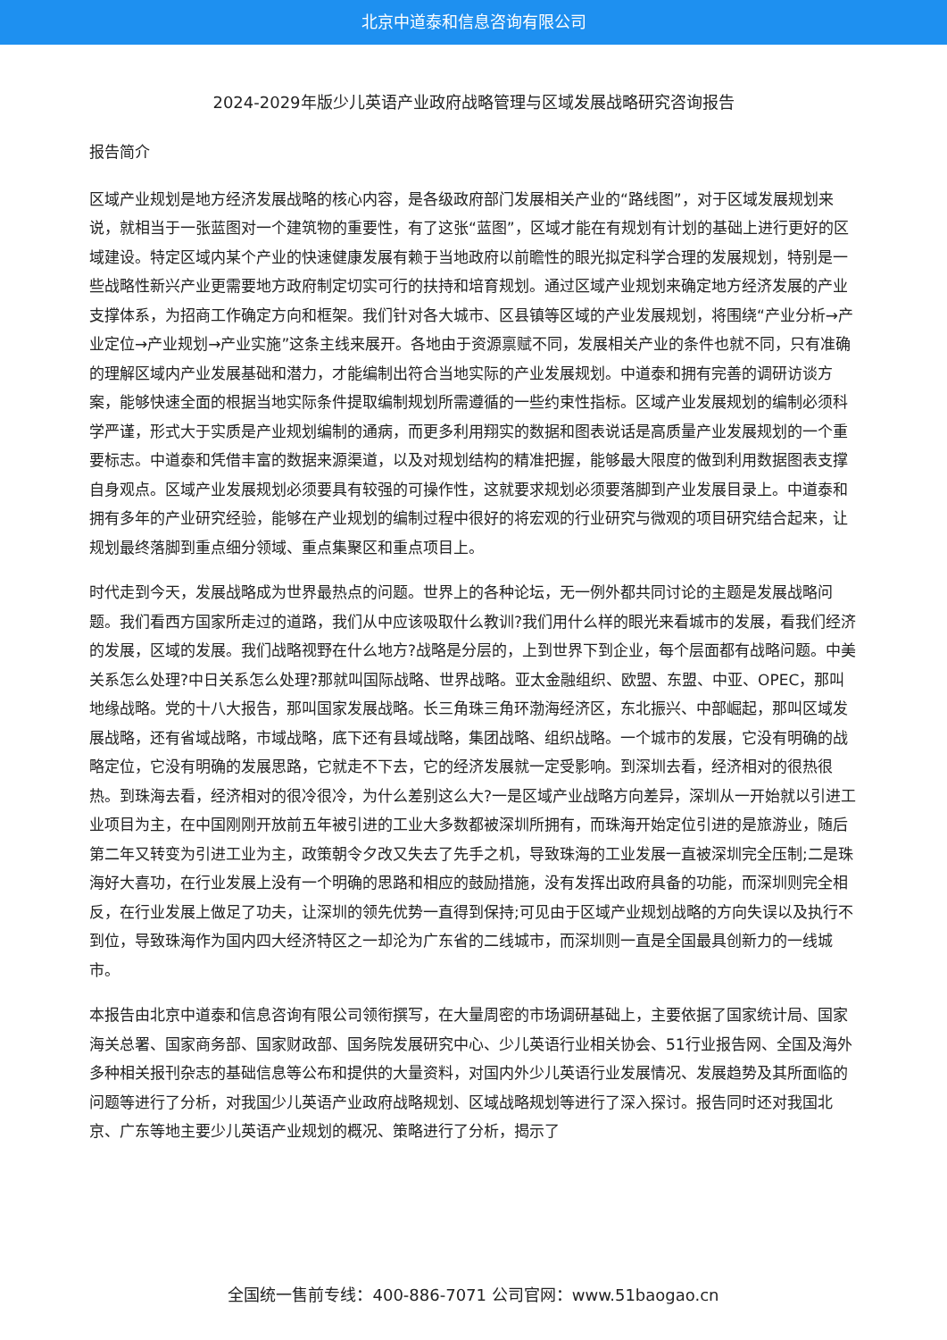北京中道泰和信息咨询有限公司
2024-2029年版少儿英语产业政府战略管理与区域发展战略研究咨询报告
报告简介
区域产业规划是地方经济发展战略的核心内容，是各级政府部门发展相关产业的“路线图”，对于区域发展规划来说，就相当于一张蓝图对一个建筑物的重要性，有了这张“蓝图”，区域才能在有规划有计划的基础上进行更好的区域建设。特定区域内某个产业的快速健康发展有赖于当地政府以前瞻性的眼光拟定科学合理的发展规划，特别是一些战略性新兴产业更需要地方政府制定切实可行的扶持和培育规划。通过区域产业规划来确定地方经济发展的产业支撑体系，为招商工作确定方向和框架。我们针对各大城市、区县镇等区域的产业发展规划，将围绕“产业分析→产业定位→产业规划→产业实施”这条主线来展开。各地由于资源禀赋不同，发展相关产业的条件也就不同，只有准确的理解区域内产业发展基础和潜力，才能编制出符合当地实际的产业发展规划。中道泰和拥有完善的调研访谈方案，能够快速全面的根据当地实际条件提取编制规划所需遵循的一些约束性指标。区域产业发展规划的编制必须科学严谨，形式大于实质是产业规划编制的通病，而更多利用翔实的数据和图表说话是高质量产业发展规划的一个重要标志。中道泰和凭借丰富的数据来源渠道，以及对规划结构的精准把握，能够最大限度的做到利用数据图表支撑自身观点。区域产业发展规划必须要具有较强的可操作性，这就要求规划必须要落脚到产业发展目录上。中道泰和拥有多年的产业研究经验，能够在产业规划的编制过程中很好的将宏观的行业研究与微观的项目研究结合起来，让规划最终落脚到重点细分领域、重点集聚区和重点项目上。
时代走到今天，发展战略成为世界最热点的问题。世界上的各种论坛，无一例外都共同讨论的主题是发展战略问题。我们看西方国家所走过的道路，我们从中应该吸取什么教训?我们用什么样的眼光来看城市的发展，看我们经济的发展，区域的发展。我们战略视野在什么地方?战略是分层的，上到世界下到企业，每个层面都有战略问题。中美关系怎么处理?中日关系怎么处理?那就叫国际战略、世界战略。亚太金融组织、欧盟、东盟、中亚、OPEC，那叫地缘战略。党的十八大报告，那叫国家发展战略。长三角珠三角环渤海经济区，东北振兴、中部崛起，那叫区域发展战略，还有省域战略，市域战略，底下还有县域战略，集团战略、组织战略。一个城市的发展，它没有明确的战略定位，它没有明确的发展思路，它就走不下去，它的经济发展就一定受影响。到深圳去看，经济相对的很热很热。到珠海去看，经济相对的很冷很冷，为什么差别这么大?一是区域产业战略方向差异，深圳从一开始就以引进工业项目为主，在中国刚刚开放前五年被引进的工业大多数都被深圳所拥有，而珠海开始定位引进的是旅游业，随后第二年又转变为引进工业为主，政策朝令夕改又失去了先手之机，导致珠海的工业发展一直被深圳完全压制;二是珠海好大喜功，在行业发展上没有一个明确的思路和相应的鼓励措施，没有发挥出政府具备的功能，而深圳则完全相反，在行业发展上做足了功夫，让深圳的领先优势一直得到保持;可见由于区域产业规划战略的方向失误以及执行不到位，导致珠海作为国内四大经济特区之一却沦为广东省的二线城市，而深圳则一直是全国最具创新力的一线城市。
本报告由北京中道泰和信息咨询有限公司领衔撰写，在大量周密的市场调研基础上，主要依据了国家统计局、国家海关总署、国家商务部、国家财政部、国务院发展研究中心、少儿英语行业相关协会、51行业报告网、全国及海外多种相关报刊杂志的基础信息等公布和提供的大量资料，对国内外少儿英语行业发展情况、发展趋势及其所面临的问题等进行了分析，对我国少儿英语产业政府战略规划、区域战略规划等进行了深入探讨。报告同时还对我国北京、广东等地主要少儿英语产业规划的概况、策略进行了分析，揭示了
全国统一售前专线：400-886-7071 公司官网：www.51baogao.cn